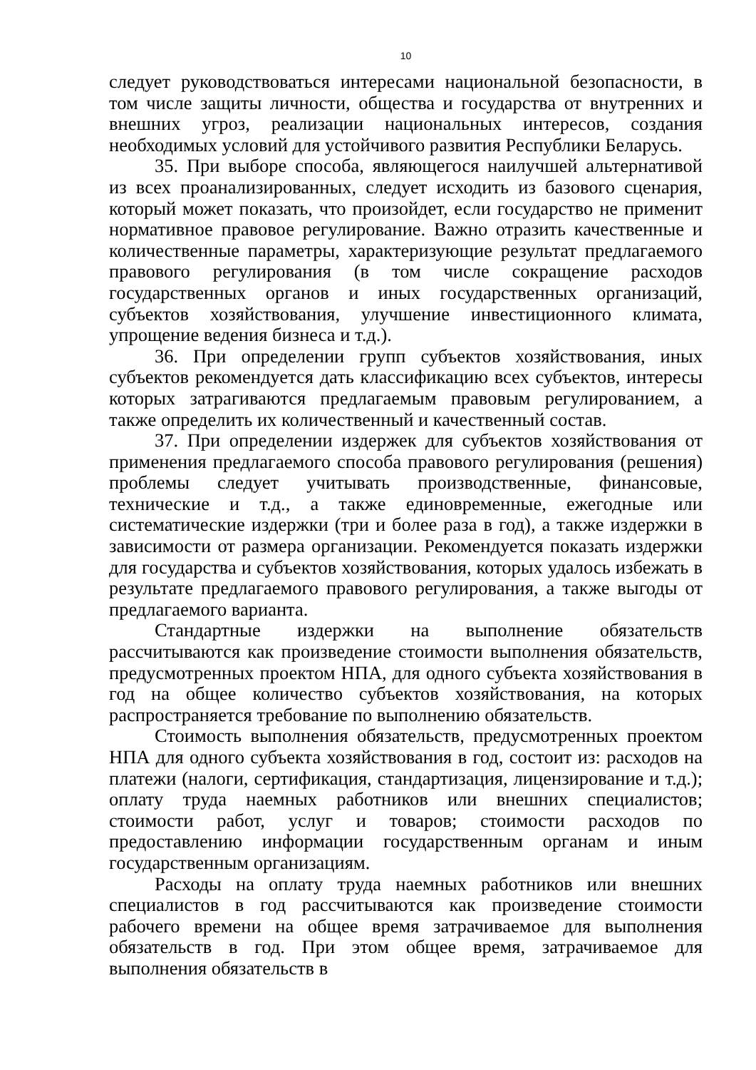10
следует руководствоваться интересами национальной безопасности, в том числе защиты личности, общества и государства от внутренних и внешних угроз, реализации национальных интересов, создания необходимых условий для устойчивого развития Республики Беларусь.
35. При выборе способа, являющегося наилучшей альтернативой из всех проанализированных, следует исходить из базового сценария, который может показать, что произойдет, если государство не применит нормативное правовое регулирование. Важно отразить качественные и количественные параметры, характеризующие результат предлагаемого правового регулирования (в том числе сокращение расходов государственных органов и иных государственных организаций, субъектов хозяйствования, улучшение инвестиционного климата, упрощение ведения бизнеса и т.д.).
36. При определении групп субъектов хозяйствования, иных субъектов рекомендуется дать классификацию всех субъектов, интересы которых затрагиваются предлагаемым правовым регулированием, а также определить их количественный и качественный состав.
37. При определении издержек для субъектов хозяйствования от применения предлагаемого способа правового регулирования (решения) проблемы следует учитывать производственные, финансовые, технические и т.д., а также единовременные, ежегодные или систематические издержки (три и более раза в год), а также издержки в зависимости от размера организации. Рекомендуется показать издержки для государства и субъектов хозяйствования, которых удалось избежать в результате предлагаемого правового регулирования, а также выгоды от предлагаемого варианта.
Стандартные издержки на выполнение обязательств рассчитываются как произведение стоимости выполнения обязательств, предусмотренных проектом НПА, для одного субъекта хозяйствования в год на общее количество субъектов хозяйствования, на которых распространяется требование по выполнению обязательств.
Стоимость выполнения обязательств, предусмотренных проектом НПА для одного субъекта хозяйствования в год, состоит из: расходов на платежи (налоги, сертификация, стандартизация, лицензирование и т.д.); оплату труда наемных работников или внешних специалистов; стоимости работ, услуг и товаров; стоимости расходов по предоставлению информации государственным органам и иным государственным организациям.
Расходы на оплату труда наемных работников или внешних специалистов в год рассчитываются как произведение стоимости рабочего времени на общее время затрачиваемое для выполнения обязательств в год. При этом общее время, затрачиваемое для выполнения обязательств в